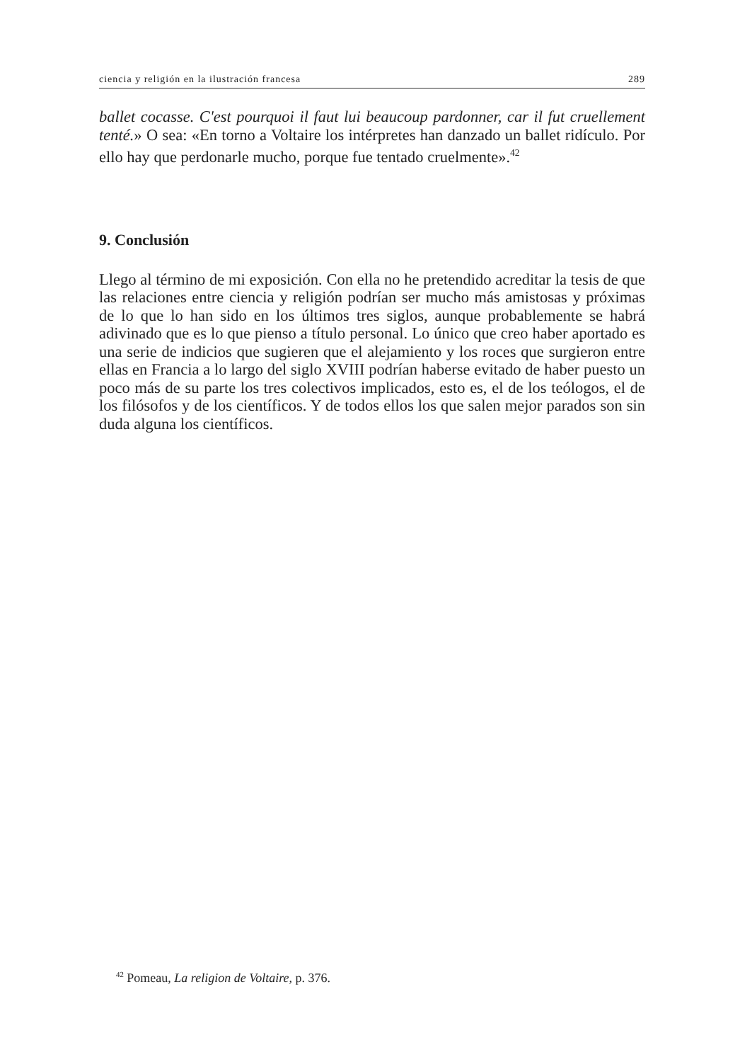ciencia y religión en la ilustración francesa 289
ballet cocasse. C'est pourquoi il faut lui beaucoup pardonner, car il fut cruellement tenté.» O sea: «En torno a Voltaire los intérpretes han danzado un ballet ridículo. Por ello hay que perdonarle mucho, porque fue tentado cruelmente».<sup>42</sup>
9. Conclusión
Llego al término de mi exposición. Con ella no he pretendido acreditar la tesis de que las relaciones entre ciencia y religión podrían ser mucho más amistosas y próximas de lo que lo han sido en los últimos tres siglos, aunque probablemente se habrá adivinado que es lo que pienso a título personal. Lo único que creo haber aportado es una serie de indicios que sugieren que el alejamiento y los roces que surgieron entre ellas en Francia a lo largo del siglo XVIII podrían haberse evitado de haber puesto un poco más de su parte los tres colectivos implicados, esto es, el de los teólogos, el de los filósofos y de los científicos. Y de todos ellos los que salen mejor parados son sin duda alguna los científicos.
<sup>42</sup> Pomeau, La religion de Voltaire, p. 376.